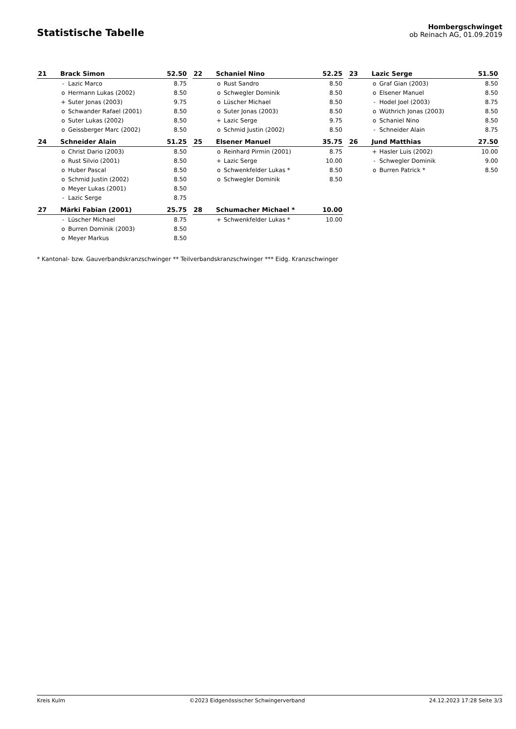Statistische Tabelle
Hombergschwinget
ob Reinach AG, 01.09.2019
| 21 | Brack Simon | | 52.50 |
| | - | Lazic Marco | 8.75 |
| | o | Hermann Lukas (2002) | 8.50 |
| | + | Suter Jonas (2003) | 9.75 |
| | o | Schwander Rafael (2001) | 8.50 |
| | o | Suter Lukas (2002) | 8.50 |
| | o | Geissberger Marc (2002) | 8.50 |
| 22 | Schaniel Nino | | 52.25 |
| | o | Rust Sandro | 8.50 |
| | o | Schwegler Dominik | 8.50 |
| | o | Lüscher Michael | 8.50 |
| | o | Suter Jonas (2003) | 8.50 |
| | + | Lazic Serge | 9.75 |
| | o | Schmid Justin (2002) | 8.50 |
| 23 | Lazic Serge | | 51.50 |
| | o | Graf Gian (2003) | 8.50 |
| | o | Elsener Manuel | 8.50 |
| | - | Hodel Joel (2003) | 8.75 |
| | o | Wüthrich Jonas (2003) | 8.50 |
| | o | Schaniel Nino | 8.50 |
| | - | Schneider Alain | 8.75 |
| 24 | Schneider Alain | | 51.25 |
| | o | Christ Dario (2003) | 8.50 |
| | o | Rust Silvio (2001) | 8.50 |
| | o | Huber Pascal | 8.50 |
| | o | Schmid Justin (2002) | 8.50 |
| | o | Meyer Lukas (2001) | 8.50 |
| | - | Lazic Serge | 8.75 |
| 25 | Elsener Manuel | | 35.75 |
| | o | Reinhard Pirmin (2001) | 8.75 |
| | + | Lazic Serge | 10.00 |
| | o | Schwenkfelder Lukas * | 8.50 |
| | o | Schwegler Dominik | 8.50 |
| 26 | Jund Matthias | | 27.50 |
| | + | Hasler Luis (2002) | 10.00 |
| | - | Schwegler Dominik | 9.00 |
| | o | Burren Patrick * | 8.50 |
| 27 | Märki Fabian (2001) | | 25.75 |
| | - | Lüscher Michael | 8.75 |
| | o | Burren Dominik (2003) | 8.50 |
| | o | Meyer Markus | 8.50 |
| 28 | Schumacher Michael * | | 10.00 |
| | + | Schwenkfelder Lukas * | 10.00 |
* Kantonal- bzw. Gauverbandskranzschwinger ** Teilverbandskranzschwinger *** Eidg. Kranzschwinger
Kreis Kulm ©2023 Eidgenössischer Schwingerverband 24.12.2023 17:28 Seite 3/3